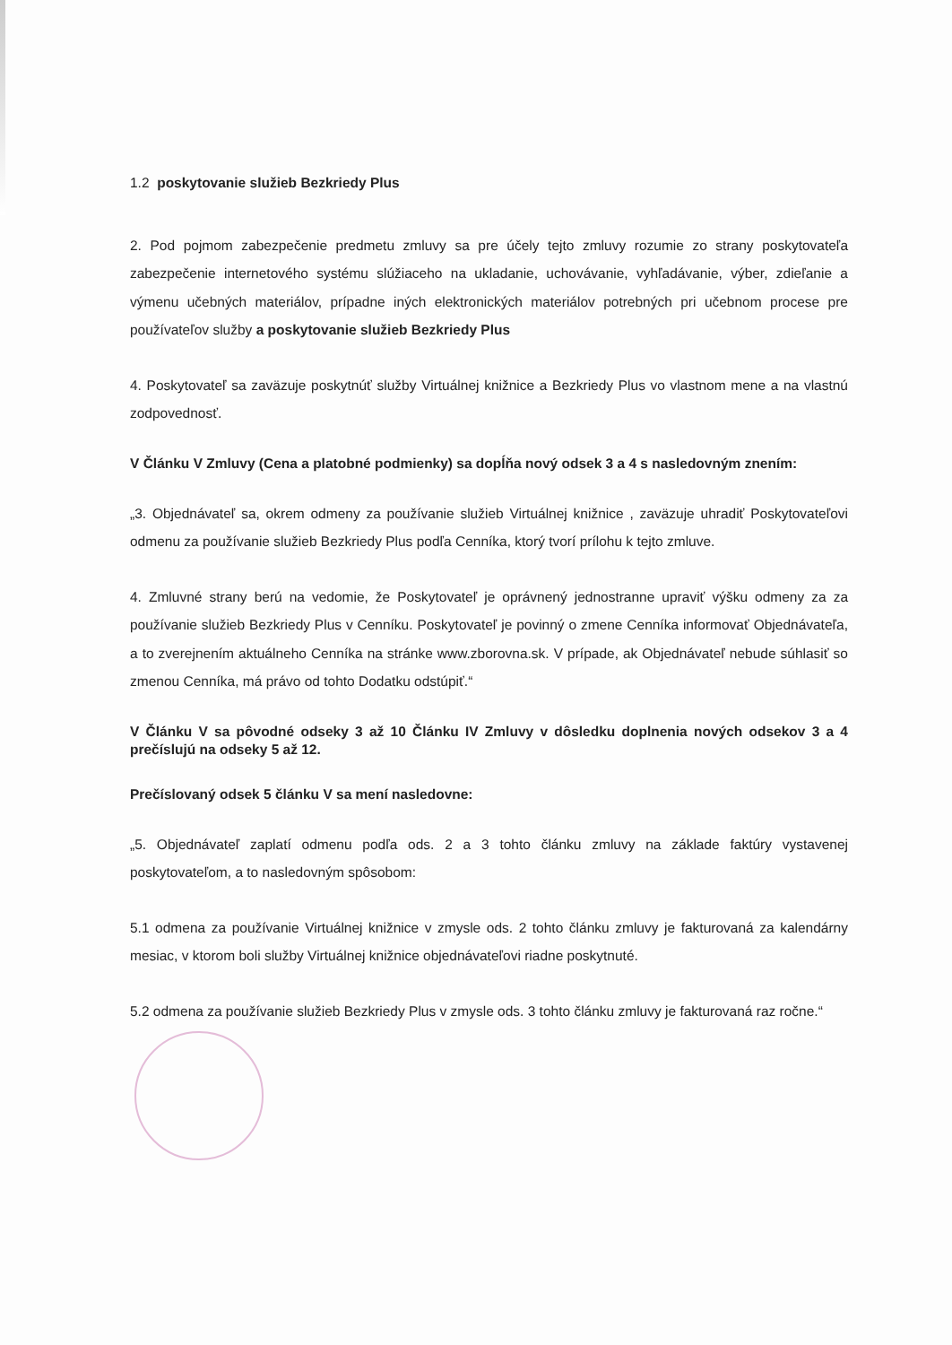1.2 poskytovanie služieb Bezkriedy Plus
2. Pod pojmom zabezpečenie predmetu zmluvy sa pre účely tejto zmluvy rozumie zo strany poskytovateľa zabezpečenie internetového systému slúžiaceho na ukladanie, uchovávanie, vyhľadávanie, výber, zdieľanie a výmenu učebných materiálov, prípadne iných elektronických materiálov potrebných pri učebnom procese pre používateľov služby a poskytovanie služieb Bezkriedy Plus
4. Poskytovateľ sa zaväzuje poskytnúť služby Virtuálnej knižnice a Bezkriedy Plus vo vlastnom mene a na vlastnú zodpovednosť.
V Článku V Zmluvy (Cena a platobné podmienky) sa dopĺňa nový odsek 3 a 4 s nasledovným znením:
„3. Objednávateľ sa, okrem odmeny za používanie služieb Virtuálnej knižnice , zaväzuje uhradiť Poskytovateľovi odmenu za používanie služieb Bezkriedy Plus podľa Cenníka, ktorý tvorí prílohu k tejto zmluve.
4. Zmluvné strany berú na vedomie, že Poskytovateľ je oprávnený jednostranne upraviť výšku odmeny za za používanie služieb Bezkriedy Plus v Cenníku. Poskytovateľ je povinný o zmene Cenníka informovať Objednávateľa, a to zverejnením aktuálneho Cenníka na stránke www.zborovna.sk. V prípade, ak Objednávateľ nebude súhlasiť so zmenou Cenníka, má právo od tohto Dodatku odstúpiť.“
V Článku V sa pôvodné odseky 3 až 10 Článku IV Zmluvy v dôsledku doplnenia nových odsekov 3 a 4 prečíslujú na odseky 5 až 12.
Prečíslovaný odsek 5 článku V sa mení nasledovne:
„5. Objednávateľ zaplatí odmenu podľa ods. 2 a 3 tohto článku zmluvy na základe faktúry vystavenej poskytovateľom, a to nasledovným spôsobom:
5.1 odmena za používanie Virtuálnej knižnice v zmysle ods. 2 tohto článku zmluvy je fakturovaná za kalendárny mesiac, v ktorom boli služby Virtuálnej knižnice objednávateľovi riadne poskytnuté.
5.2 odmena za používanie služieb Bezkriedy Plus v zmysle ods. 3 tohto článku zmluvy je fakturovaná raz ročne.“